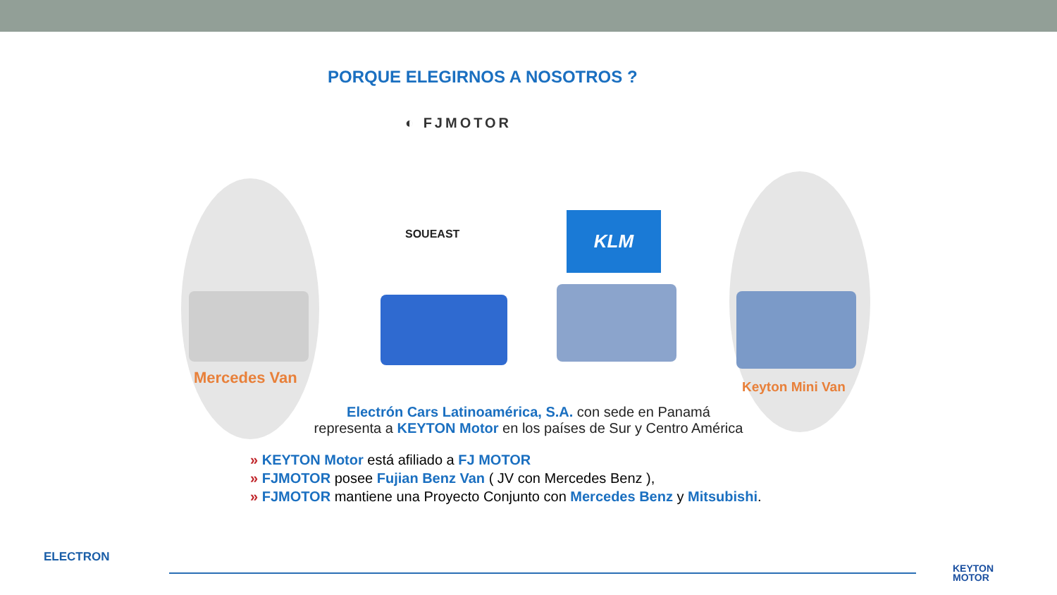PORQUE ELEGIRNOS A NOSOTROS ?
◐ FJMOTOR
SOUEAST
KLM
Mercedes Van
Keyton Mini Van
Electrón Cars Latinoamérica, S.A. con sede en Panamá
representa a KEYTON Motor en los países de Sur y Centro América
» KEYTON Motor está afiliado a FJ MOTOR
» FJMOTOR posee Fujian Benz Van ( JV con Mercedes Benz ),
» FJMOTOR mantiene una Proyecto Conjunto con Mercedes Benz y Mitsubishi.
ELECTRON
KEYTON
MOTOR